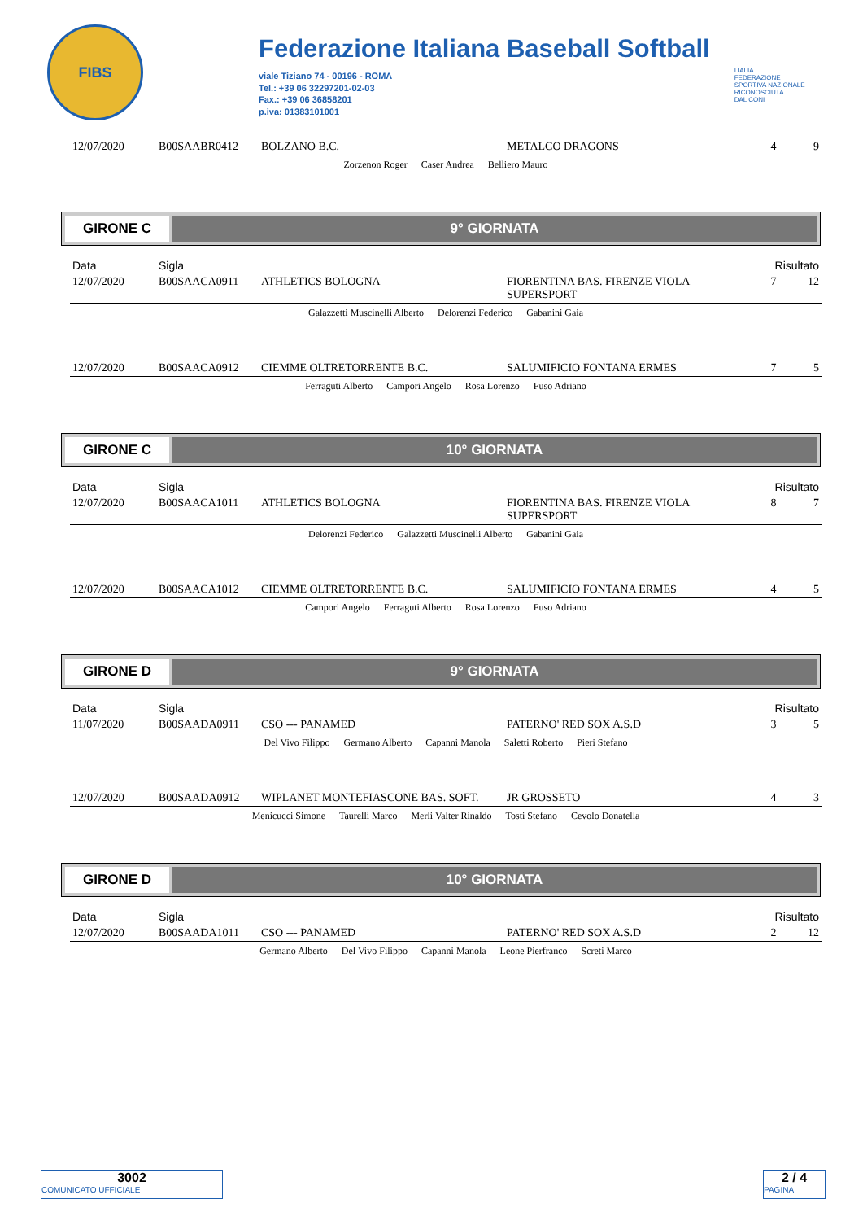FIBS
Federazione Italiana Baseball Softball
viale Tiziano 74 - 00196 - ROMA
Tel.: +39 06 32297201-02-03
Fax.: +39 06 36858201
p.iva: 01383101001
ITALIA
FEDERAZIONE
SPORTIVA NAZIONALE
RICONOSCIUTA
DAL CONI
| 12/07/2020 | B00SAABR0412 | BOLZANO B.C. | METALCO DRAGONS | 4 | 9 |
Zorzenon Roger Caser Andrea Belliero Mauro
GIRONE C 9° GIORNATA
| Data | Sigla | | | Risultato | |
| 12/07/2020 | B00SAACA0911 | ATHLETICS BOLOGNA | FIORENTINA BAS. FIRENZE VIOLA SUPERSPORT | 7 | 12 |
Galazzetti Muscinelli Alberto Delorenzi Federico Gabanini Gaia
| 12/07/2020 | B00SAACA0912 | CIEMME OLTRETORRENTE B.C. | SALUMIFICIO FONTANA ERMES | 7 | 5 |
Ferraguti Alberto Campori Angelo Rosa Lorenzo Fuso Adriano
GIRONE C 10° GIORNATA
| Data | Sigla | | | Risultato | |
| 12/07/2020 | B00SAACA1011 | ATHLETICS BOLOGNA | FIORENTINA BAS. FIRENZE VIOLA SUPERSPORT | 8 | 7 |
Delorenzi Federico Galazzetti Muscinelli Alberto Gabanini Gaia
| 12/07/2020 | B00SAACA1012 | CIEMME OLTRETORRENTE B.C. | SALUMIFICIO FONTANA ERMES | 4 | 5 |
Campori Angelo Ferraguti Alberto Rosa Lorenzo Fuso Adriano
GIRONE D 9° GIORNATA
| Data | Sigla | | | Risultato | |
| 11/07/2020 | B00SAADA0911 | CSO --- PANAMED | PATERNO' RED SOX A.S.D | 3 | 5 |
Del Vivo Filippo Germano Alberto Capanni Manola Saletti Roberto Pieri Stefano
| 12/07/2020 | B00SAADA0912 | WIPLANET MONTEFIASCONE BAS. SOFT. | JR GROSSETO | 4 | 3 |
Menicucci Simone Taurelli Marco Merli Valter Rinaldo Tosti Stefano Cevolo Donatella
GIRONE D 10° GIORNATA
| Data | Sigla | | | Risultato | |
| 12/07/2020 | B00SAADA1011 | CSO --- PANAMED | PATERNO' RED SOX A.S.D | 2 | 12 |
Germano Alberto Del Vivo Filippo Capanni Manola Leone Pierfranco Screti Marco
3002
COMUNICATO UFFICIALE
2 / 4
PAGINA